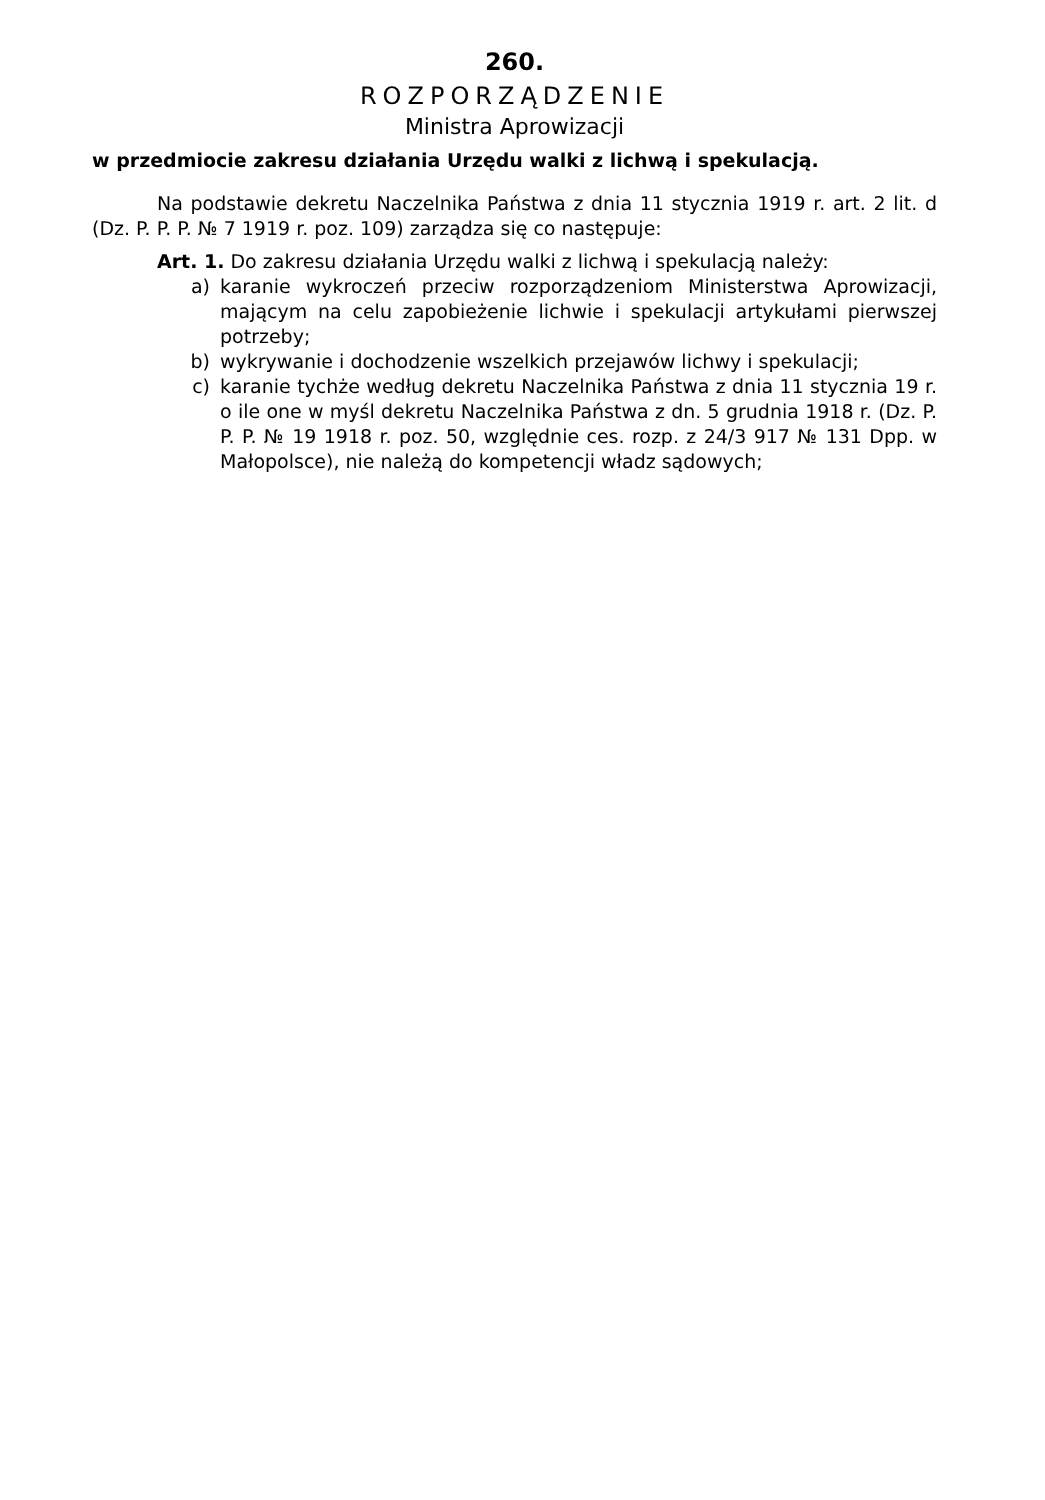260.
ROZPORZĄDZENIE
Ministra Aprowizacji
w przedmiocie zakresu działania Urzędu walki z lichwą i spekulacją.
Na podstawie dekretu Naczelnika Państwa z dnia 11 stycznia 1919 r. art. 2 lit. d (Dz. P. P. P. № 7 1919 r. poz. 109) zarządza się co następuje:
Art. 1. Do zakresu działania Urzędu walki z lichwą i spekulacją należy:
a) karanie wykroczeń przeciw rozporządzeniom Ministerstwa Aprowizacji, mającym na celu zapobieżenie lichwie i spekulacji artykułami pierwszej potrzeby;
b) wykrywanie i dochodzenie wszelkich przejawów lichwy i spekulacji;
c) karanie tychże według dekretu Naczelnika Państwa z dnia 11 stycznia 19 r. o ile one w myśl dekretu Naczelnika Państwa z dn. 5 grudnia 1918 r. (Dz. P. P. P. № 19 1918 r. poz. 50, względnie ces. rozp. z 24/3 917 № 131 Dpp. w Małopolsce), nie należą do kompetencji władz sądowych;